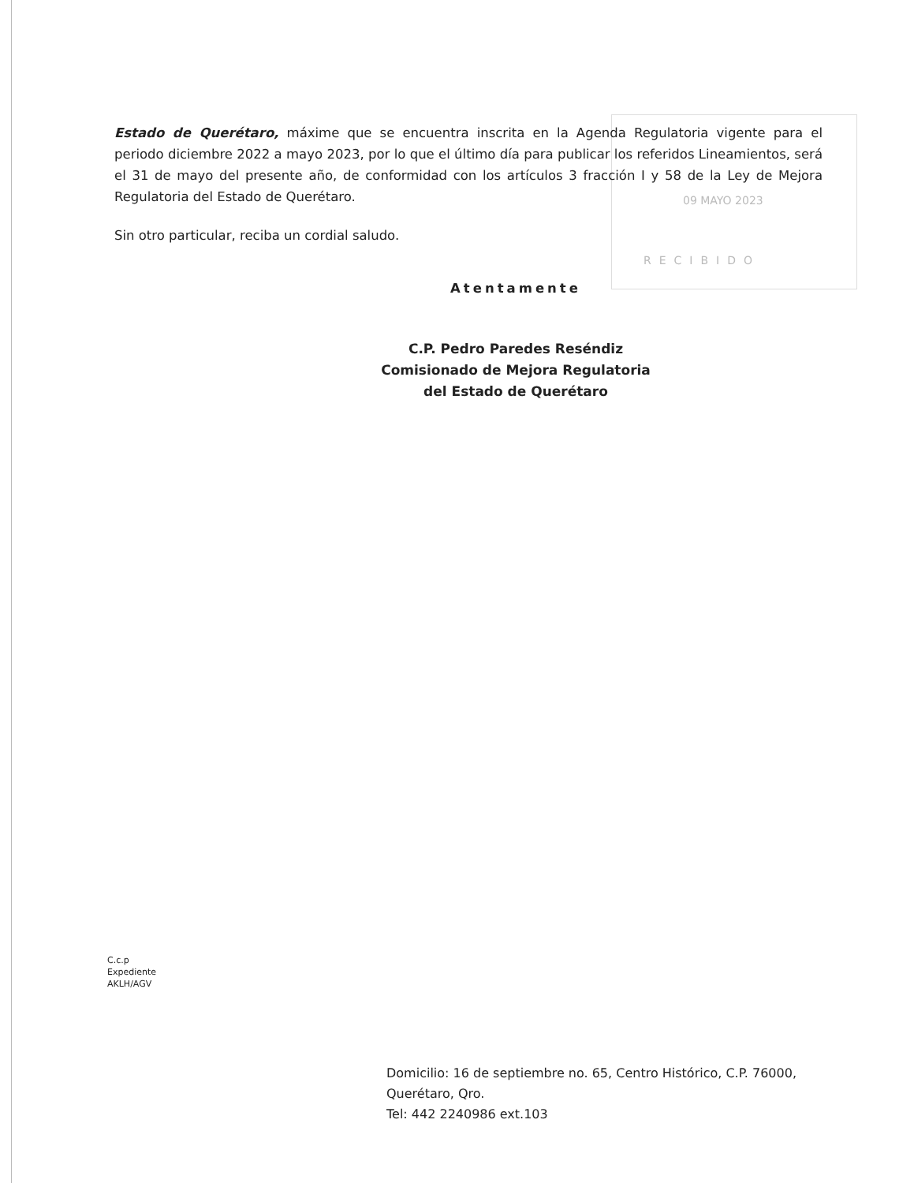09 MAYO 2023
RECIBIDO
Estado de Querétaro, máxime que se encuentra inscrita en la Agenda Regulatoria vigente para el periodo diciembre 2022 a mayo 2023, por lo que el último día para publicar los referidos Lineamientos, será el 31 de mayo del presente año, de conformidad con los artículos 3 fracción I y 58 de la Ley de Mejora Regulatoria del Estado de Querétaro.
Sin otro particular, reciba un cordial saludo.
Atentamente
C.P. Pedro Paredes Reséndiz
Comisionado de Mejora Regulatoria
del Estado de Querétaro
C.c.p
Expediente
AKLH/AGV
Domicilio: 16 de septiembre no. 65, Centro Histórico, C.P. 76000,
Querétaro, Qro.
Tel: 442 2240986 ext.103